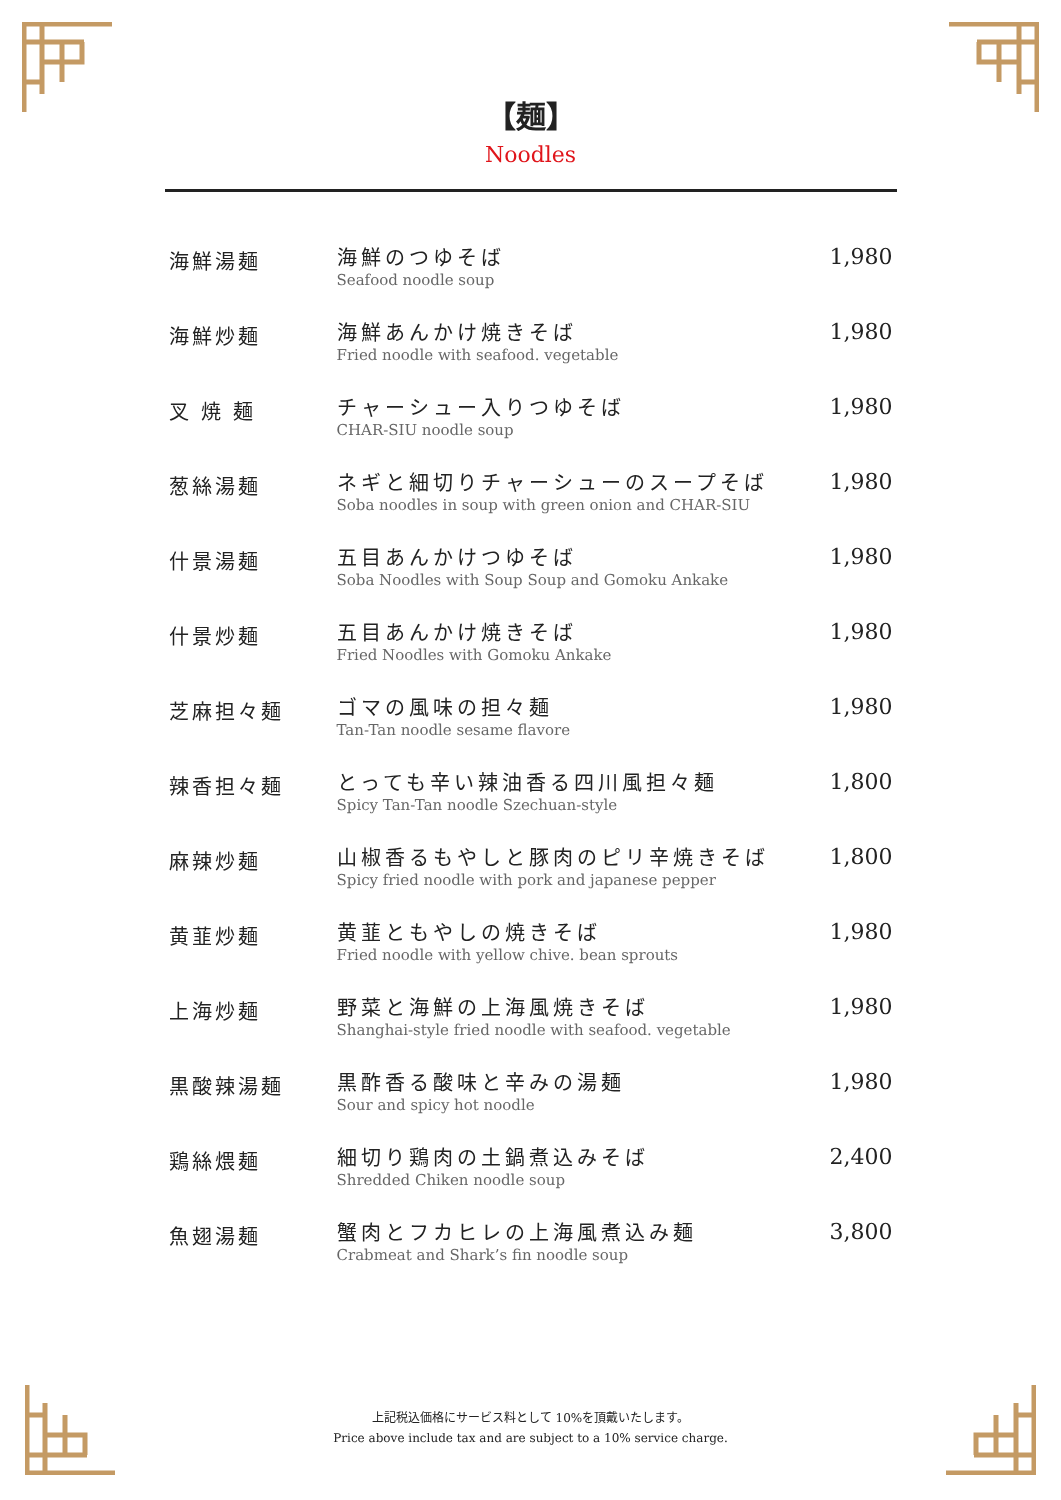【麺】
Noodles
| 海鮮湯麺 | 海鮮のつゆそば Seafood noodle soup | 1,980 |
| 海鮮炒麺 | 海鮮あんかけ焼きそば Fried noodle with seafood. vegetable | 1,980 |
| 叉 焼 麺 | チャーシュー入りつゆそば CHAR-SIU noodle soup | 1,980 |
| 葱絲湯麺 | ネギと細切りチャーシューのスープそば Soba noodles in soup with green onion and CHAR-SIU | 1,980 |
| 什景湯麺 | 五目あんかけつゆそば Soba Noodles with Soup Soup and Gomoku Ankake | 1,980 |
| 什景炒麺 | 五目あんかけ焼きそば Fried Noodles with Gomoku Ankake | 1,980 |
| 芝麻担々麺 | ゴマの風味の担々麺 Tan-Tan noodle sesame flavore | 1,980 |
| 辣香担々麺 | とっても辛い辣油香る四川風担々麺 Spicy Tan-Tan noodle Szechuan-style | 1,800 |
| 麻辣炒麺 | 山椒香るもやしと豚肉のピリ辛焼きそば Spicy fried noodle with pork and japanese pepper | 1,800 |
| 黄韮炒麺 | 黄韮ともやしの焼きそば Fried noodle with yellow chive. bean sprouts | 1,980 |
| 上海炒麺 | 野菜と海鮮の上海風焼きそば Shanghai-style fried noodle with seafood. vegetable | 1,980 |
| 黒酸辣湯麺 | 黒酢香る酸味と辛みの湯麺 Sour and spicy hot noodle | 1,980 |
| 鶏絲煨麺 | 細切り鶏肉の土鍋煮込みそば Shredded Chiken noodle soup | 2,400 |
| 魚翅湯麺 | 蟹肉とフカヒレの上海風煮込み麺 Crabmeat and Shark’s fin noodle soup | 3,800 |
上記税込価格にサービス料として 10%を頂戴いたします。
Price above include tax and are subject to a 10% service charge.